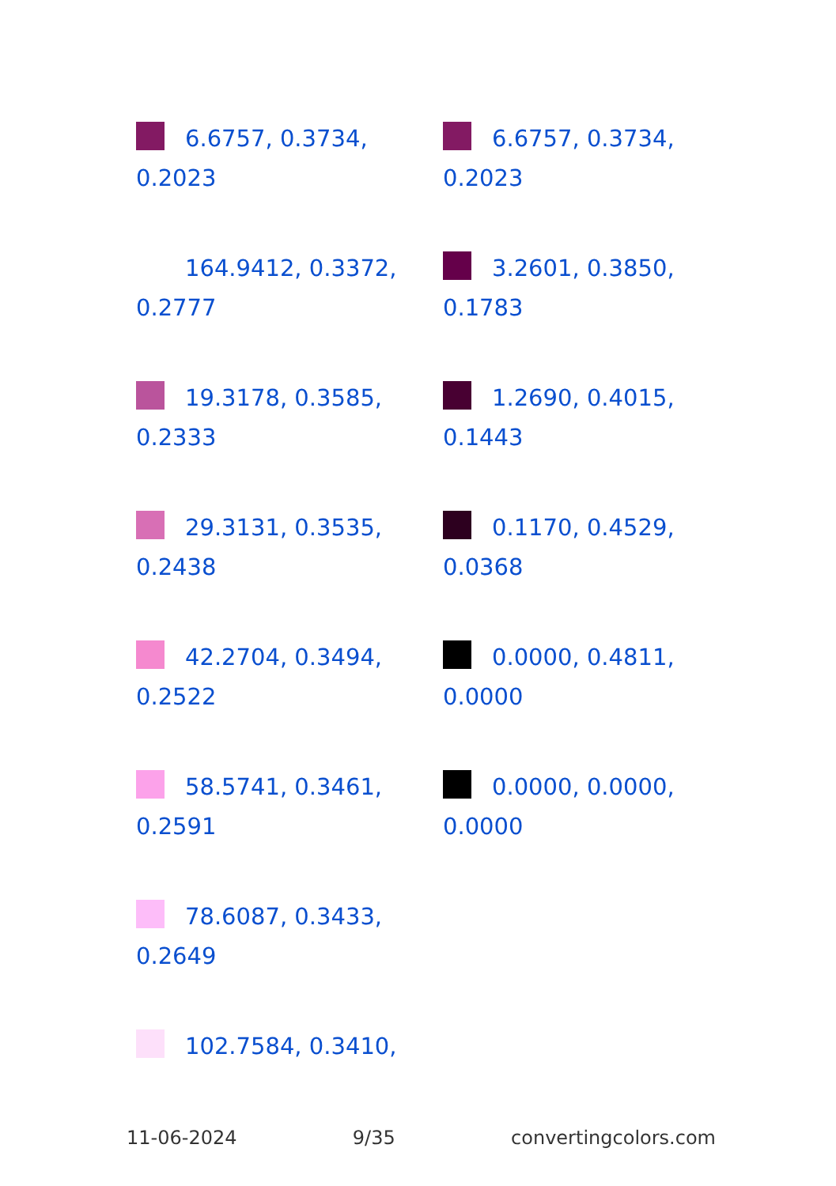6.6757, 0.3734,
0.2023
164.9412, 0.3372,
0.2777
19.3178, 0.3585,
0.2333
29.3131, 0.3535,
0.2438
42.2704, 0.3494,
0.2522
58.5741, 0.3461,
0.2591
78.6087, 0.3433,
0.2649
102.7584, 0.3410,
6.6757, 0.3734,
0.2023
3.2601, 0.3850,
0.1783
1.2690, 0.4015,
0.1443
0.1170, 0.4529,
0.0368
0.0000, 0.4811,
0.0000
0.0000, 0.0000,
0.0000
11-06-2024 9/35 convertingcolors.com